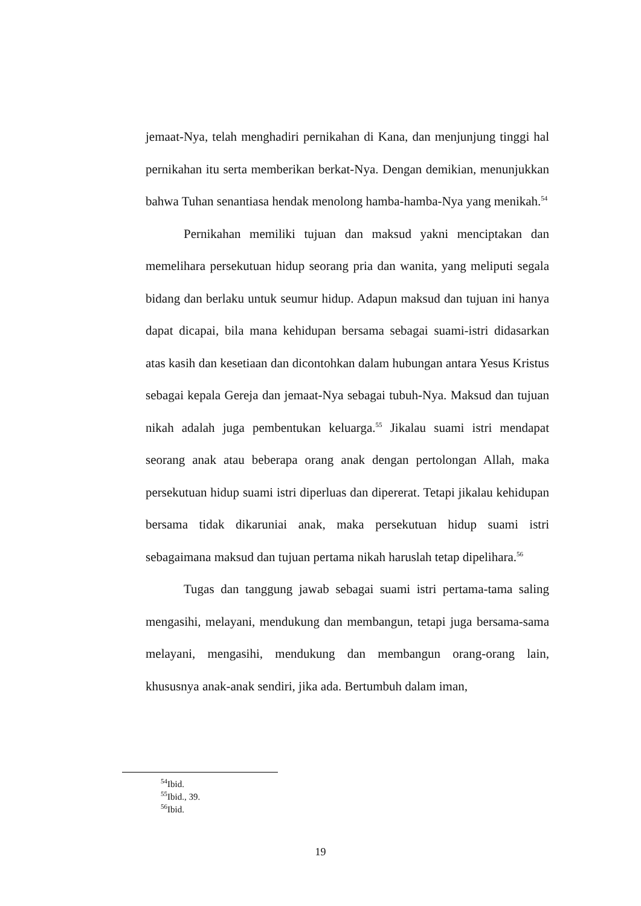jemaat-Nya, telah menghadiri pernikahan di Kana, dan menjunjung tinggi hal pernikahan itu serta memberikan berkat-Nya. Dengan demikian, menunjukkan bahwa Tuhan senantiasa hendak menolong hamba-hamba-Nya yang menikah.<sup>54</sup>
Pernikahan memiliki tujuan dan maksud yakni menciptakan dan memelihara persekutuan hidup seorang pria dan wanita, yang meliputi segala bidang dan berlaku untuk seumur hidup. Adapun maksud dan tujuan ini hanya dapat dicapai, bila mana kehidupan bersama sebagai suami-istri didasarkan atas kasih dan kesetiaan dan dicontohkan dalam hubungan antara Yesus Kristus sebagai kepala Gereja dan jemaat-Nya sebagai tubuh-Nya. Maksud dan tujuan nikah adalah juga pembentukan keluarga.<sup>55</sup> Jikalau suami istri mendapat seorang anak atau beberapa orang anak dengan pertolongan Allah, maka persekutuan hidup suami istri diperluas dan dipererat. Tetapi jikalau kehidupan bersama tidak dikaruniai anak, maka persekutuan hidup suami istri sebagaimana maksud dan tujuan pertama nikah haruslah tetap dipelihara.<sup>56</sup>
Tugas dan tanggung jawab sebagai suami istri pertama-tama saling mengasihi, melayani, mendukung dan membangun, tetapi juga bersama-sama melayani, mengasihi, mendukung dan membangun orang-orang lain, khususnya anak-anak sendiri, jika ada. Bertumbuh dalam iman,
<sup>54</sup> Ibid.
<sup>55</sup> Ibid., 39.
<sup>56</sup> Ibid.
19